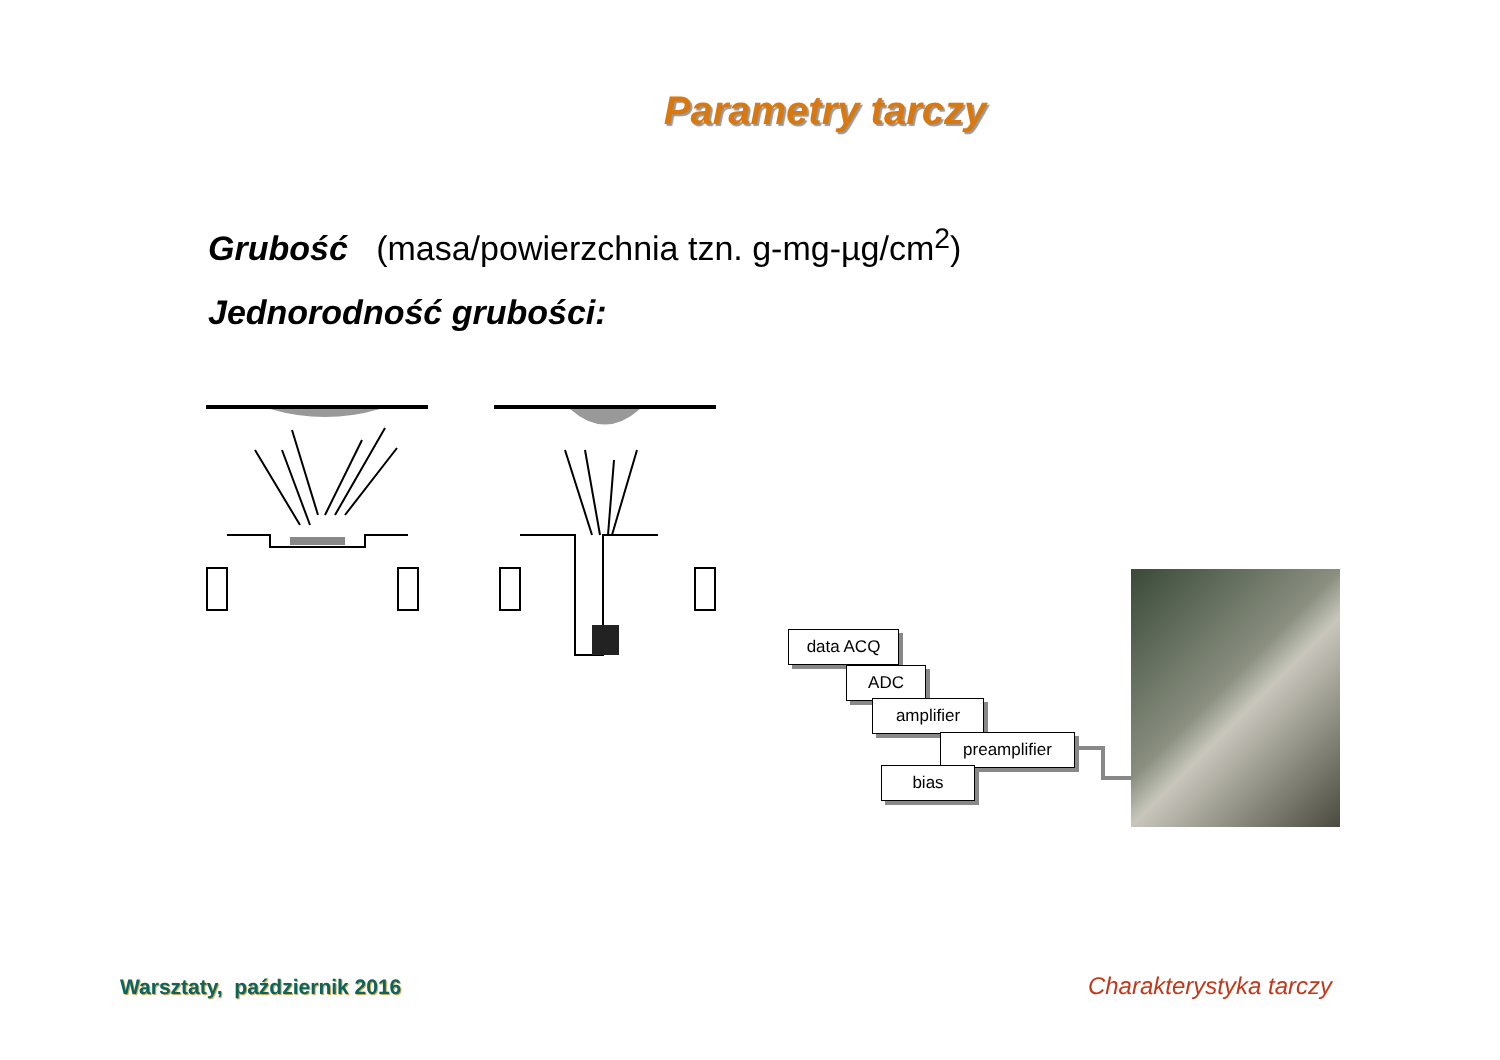Parametry tarczy
Grubość (masa/powierzchnia tzn. g-mg-µg/cm<sup>2</sup>)
Jednorodność grubości:
data ACQ
ADC
amplifier
preamplifier
bias
Warsztaty, październik 2016 Charakterystyka tarczy